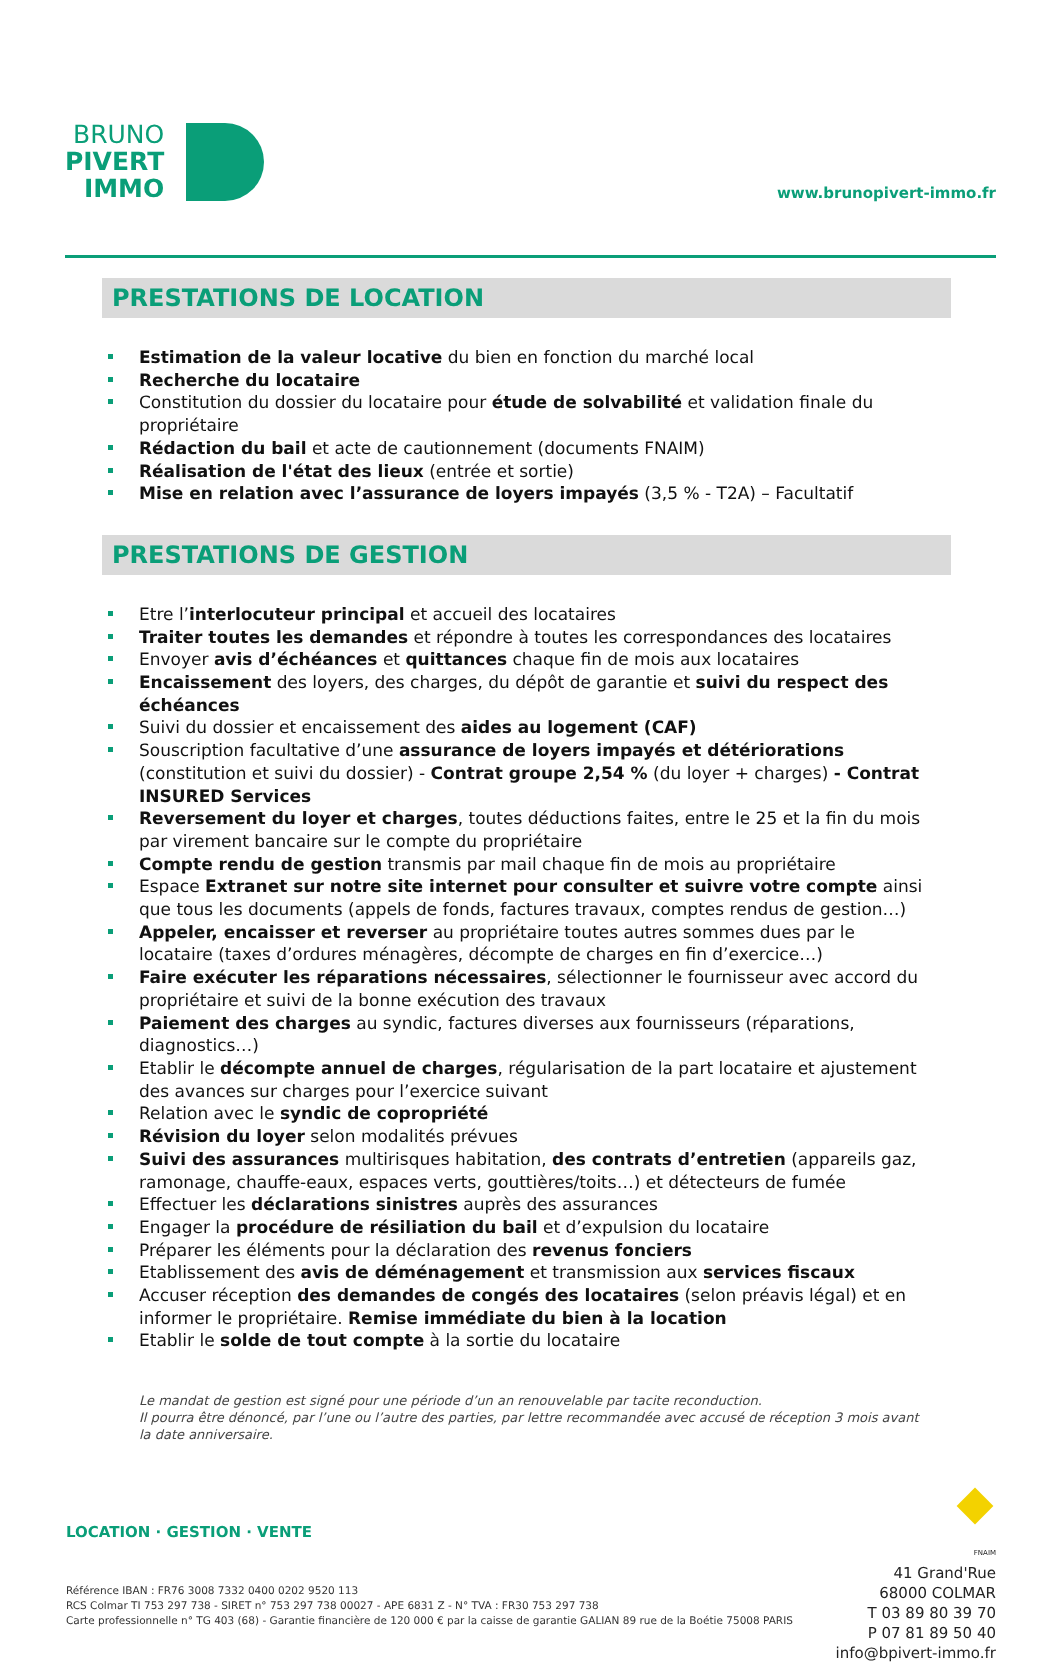BRUNO
PIVERT
IMMO
www.brunopivert-immo.fr
PRESTATIONS DE LOCATION
Estimation de la valeur locative du bien en fonction du marché local
Recherche du locataire
Constitution du dossier du locataire pour étude de solvabilité et validation finale du propriétaire
Rédaction du bail et acte de cautionnement (documents FNAIM)
Réalisation de l'état des lieux (entrée et sortie)
Mise en relation avec l’assurance de loyers impayés (3,5 % - T2A) – Facultatif
PRESTATIONS DE GESTION
Etre l’interlocuteur principal et accueil des locataires
Traiter toutes les demandes et répondre à toutes les correspondances des locataires
Envoyer avis d’échéances et quittances chaque fin de mois aux locataires
Encaissement des loyers, des charges, du dépôt de garantie et suivi du respect des échéances
Suivi du dossier et encaissement des aides au logement (CAF)
Souscription facultative d’une assurance de loyers impayés et détériorations (constitution et suivi du dossier) - Contrat groupe 2,54 % (du loyer + charges) - Contrat INSURED Services
Reversement du loyer et charges, toutes déductions faites, entre le 25 et la fin du mois par virement bancaire sur le compte du propriétaire
Compte rendu de gestion transmis par mail chaque fin de mois au propriétaire
Espace Extranet sur notre site internet pour consulter et suivre votre compte ainsi que tous les documents (appels de fonds, factures travaux, comptes rendus de gestion…)
Appeler, encaisser et reverser au propriétaire toutes autres sommes dues par le locataire (taxes d’ordures ménagères, décompte de charges en fin d’exercice…)
Faire exécuter les réparations nécessaires, sélectionner le fournisseur avec accord du propriétaire et suivi de la bonne exécution des travaux
Paiement des charges au syndic, factures diverses aux fournisseurs (réparations, diagnostics…)
Etablir le décompte annuel de charges, régularisation de la part locataire et ajustement des avances sur charges pour l’exercice suivant
Relation avec le syndic de copropriété
Révision du loyer selon modalités prévues
Suivi des assurances multirisques habitation, des contrats d’entretien (appareils gaz, ramonage, chauffe-eaux, espaces verts, gouttières/toits…) et détecteurs de fumée
Effectuer les déclarations sinistres auprès des assurances
Engager la procédure de résiliation du bail et d’expulsion du locataire
Préparer les éléments pour la déclaration des revenus fonciers
Etablissement des avis de déménagement et transmission aux services fiscaux
Accuser réception des demandes de congés des locataires (selon préavis légal) et en informer le propriétaire. Remise immédiate du bien à la location
Etablir le solde de tout compte à la sortie du locataire
Le mandat de gestion est signé pour une période d’un an renouvelable par tacite reconduction.
Il pourra être dénoncé, par l’une ou l’autre des parties, par lettre recommandée avec accusé de réception 3 mois avant la date anniversaire.
LOCATION · GESTION · VENTE
Référence IBAN : FR76 3008 7332 0400 0202 9520 113
RCS Colmar TI 753 297 738 - SIRET n° 753 297 738 00027 - APE 6831 Z - N° TVA : FR30 753 297 738
Carte professionnelle n° TG 403 (68) - Garantie financière de 120 000 € par la caisse de garantie GALIAN 89 rue de la Boétie 75008 PARIS
FNAIM
41 Grand'Rue
68000 COLMAR
T 03 89 80 39 70
P 07 81 89 50 40
info@bpivert-immo.fr